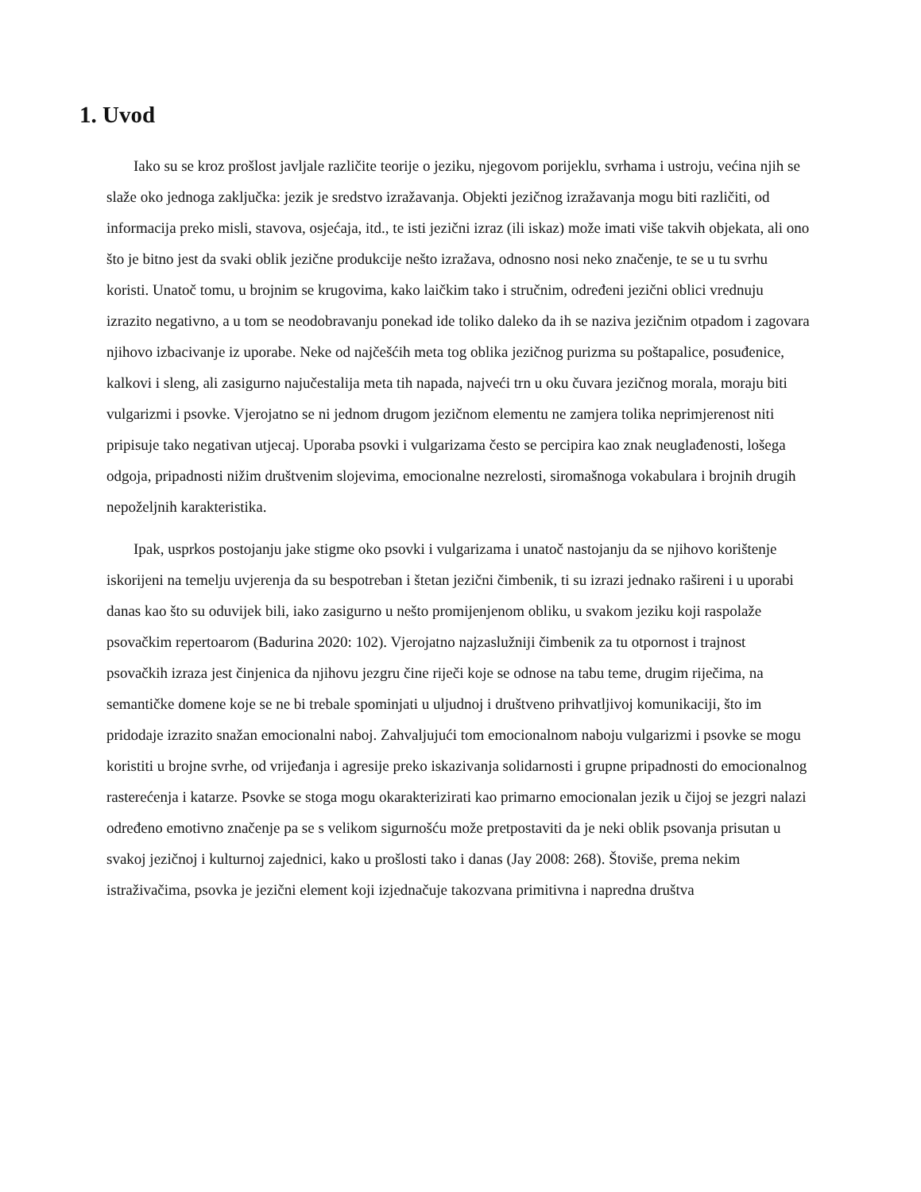1. Uvod
Iako su se kroz prošlost javljale različite teorije o jeziku, njegovom porijeklu, svrhama i ustroju, većina njih se slaže oko jednoga zaključka: jezik je sredstvo izražavanja. Objekti jezičnog izražavanja mogu biti različiti, od informacija preko misli, stavova, osjećaja, itd., te isti jezični izraz (ili iskaz) može imati više takvih objekata, ali ono što je bitno jest da svaki oblik jezične produkcije nešto izražava, odnosno nosi neko značenje, te se u tu svrhu koristi. Unatoč tomu, u brojnim se krugovima, kako laičkim tako i stručnim, određeni jezični oblici vrednuju izrazito negativno, a u tom se neodobravanju ponekad ide toliko daleko da ih se naziva jezičnim otpadom i zagovara njihovo izbacivanje iz uporabe. Neke od najčešćih meta tog oblika jezičnog purizma su poštapalice, posuđenice, kalkovi i sleng, ali zasigurno najučestalija meta tih napada, najveći trn u oku čuvara jezičnog morala, moraju biti vulgarizmi i psovke. Vjerojatno se ni jednom drugom jezičnom elementu ne zamjera tolika neprimjerenost niti pripisuje tako negativan utjecaj. Uporaba psovki i vulgarizama često se percipira kao znak neuglađenosti, lošega odgoja, pripadnosti nižim društvenim slojevima, emocionalne nezrelosti, siromašnoga vokabulara i brojnih drugih nepoželjnih karakteristika.
Ipak, usprkos postojanju jake stigme oko psovki i vulgarizama i unatoč nastojanju da se njihovo korištenje iskorijeni na temelju uvjerenja da su bespotreban i štetan jezični čimbenik, ti su izrazi jednako rašireni i u uporabi danas kao što su oduvijek bili, iako zasigurno u nešto promijenjenom obliku, u svakom jeziku koji raspolaže psovačkim repertoarom (Badurina 2020: 102). Vjerojatno najzaslužniji čimbenik za tu otpornost i trajnost psovačkih izraza jest činjenica da njihovu jezgru čine riječi koje se odnose na tabu teme, drugim riječima, na semantičke domene koje se ne bi trebale spominjati u uljudnoj i društveno prihvatljivoj komunikaciji, što im pridodaje izrazito snažan emocionalni naboj. Zahvaljujući tom emocionalnom naboju vulgarizmi i psovke se mogu koristiti u brojne svrhe, od vrijeđanja i agresije preko iskazivanja solidarnosti i grupne pripadnosti do emocionalnog rasterećenja i katarze. Psovke se stoga mogu okarakterizirati kao primarno emocionalan jezik u čijoj se jezgri nalazi određeno emotivno značenje pa se s velikom sigurnošću može pretpostaviti da je neki oblik psovanja prisutan u svakoj jezičnoj i kulturnoj zajednici, kako u prošlosti tako i danas (Jay 2008: 268). Štoviše, prema nekim istraživačima, psovka je jezični element koji izjednačuje takozvana primitivna i napredna društva